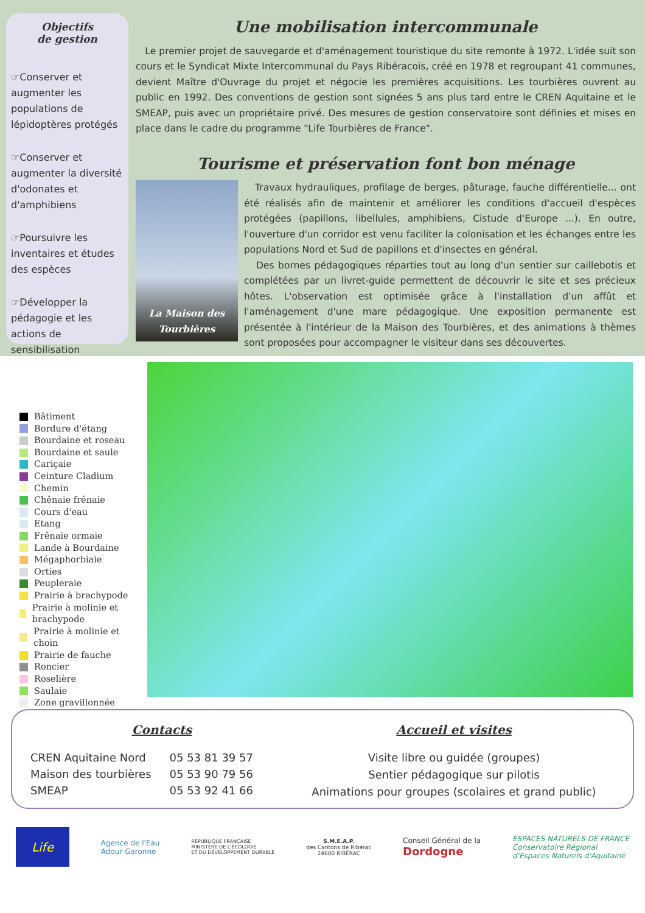Objectifs
de gestion
☞Conserver et augmenter les populations de lépidoptères protégés
☞Conserver et augmenter la diversité d'odonates et d'amphibiens
☞Poursuivre les inventaires et études des espèces
☞Développer la pédagogie et les actions de sensibilisation
Une mobilisation intercommunale
Le premier projet de sauvegarde et d'aménagement touristique du site remonte à 1972. L'idée suit son cours et le Syndicat Mixte Intercommunal du Pays Ribéracois, créé en 1978 et regroupant 41 communes, devient Maître d'Ouvrage du projet et négocie les premières acquisitions. Les tourbières ouvrent au public en 1992. Des conventions de gestion sont signées 5 ans plus tard entre le CREN Aquitaine et le SMEAP, puis avec un propriétaire privé. Des mesures de gestion conservatoire sont définies et mises en place dans le cadre du programme "Life Tourbières de France".
Tourisme et préservation font bon ménage
La Maison des
Tourbières
Travaux hydrauliques, profilage de berges, pâturage, fauche différentielle... ont été réalisés afin de maintenir et améliorer les conditions d'accueil d'espèces protégées (papillons, libellules, amphibiens, Cistude d'Europe ...). En outre, l'ouverture d'un corridor est venu faciliter la colonisation et les échanges entre les populations Nord et Sud de papillons et d'insectes en général.
Des bornes pédagogiques réparties tout au long d'un sentier sur caillebotis et complétées par un livret-guide permettent de découvrir le site et ses précieux hôtes. L'observation est optimisée grâce à l'installation d'un affût et l'aménagement d'une mare pédagogique. Une exposition permanente est présentée à l'intérieur de la Maison des Tourbières, et des animations à thèmes sont proposées pour accompagner le visiteur dans ses découvertes.
Bâtiment
Bordure d'étang
Bourdaine et roseau
Bourdaine et saule
Cariçaie
Ceinture Cladium
Chemin
Chênaie frênaie
Cours d'eau
Etang
Frênaie ormaie
Lande à Bourdaine
Mégaphorbiaie
Orties
Peupleraie
Prairie à brachypode
Prairie à molinie et brachypode
Prairie à molinie et choin
Prairie de fauche
Roncier
Roselière
Saulaie
Zone gravillonnée
Contacts
| CREN Aquitaine Nord | 05 53 81 39 57 |
| Maison des tourbières | 05 53 90 79 56 |
| SMEAP | 05 53 92 41 66 |
Accueil et visites
Visite libre ou guidée (groupes)
Sentier pédagogique sur pilotis
Animations pour groupes (scolaires et grand public)
Life
Agence de l'Eau
Adour Garonne
RÉPUBLIQUE FRANÇAISE
MINISTÈRE DE L'ÉCOLOGIE
ET DU DÉVELOPPEMENT DURABLE
S.M.E.A.P.
des Cantons de Ribérac
24600 RIBÉRAC
Conseil Général de la
Dordogne
ESPACES NATURELS DE FRANCE
Conservatoire Régional
d'Espaces Naturels d'Aquitaine